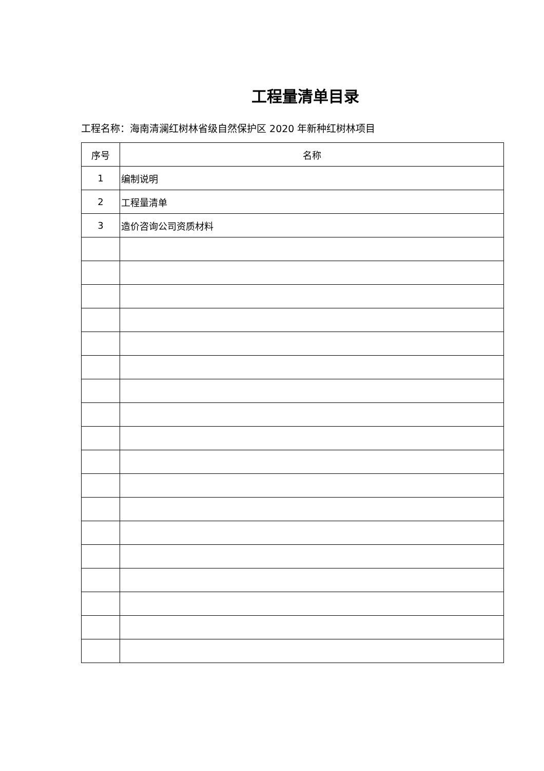工程量清单目录
工程名称：海南清澜红树林省级自然保护区 2020 年新种红树林项目
| 序号 | 名称 |
| --- | --- |
| 1 | 编制说明 |
| 2 | 工程量清单 |
| 3 | 造价咨询公司资质材料 |